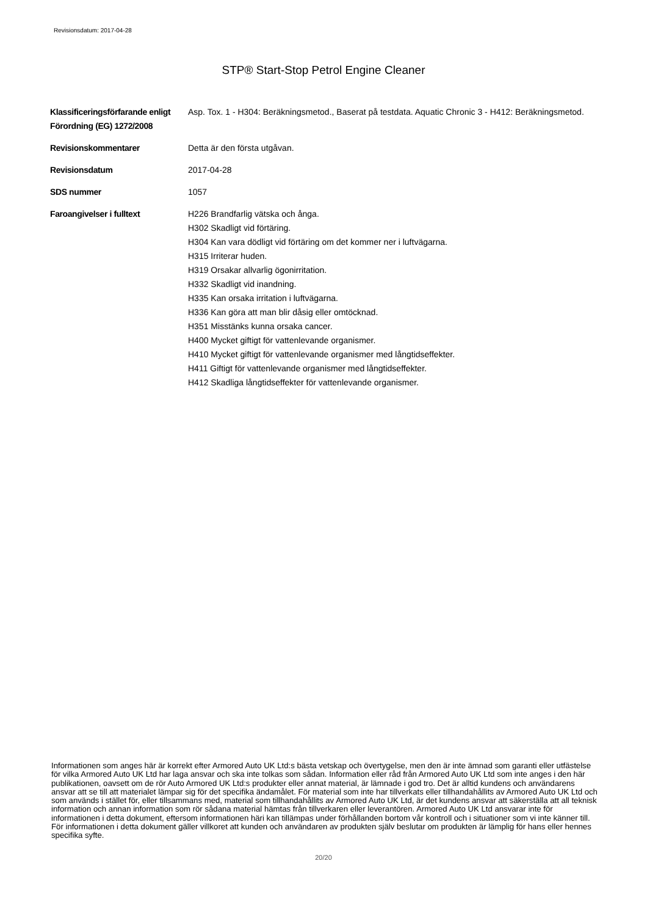Revisionsdatum: 2017-04-28
STP® Start-Stop Petrol Engine Cleaner
| Klassificeringsförfarande enligt Förordning (EG) 1272/2008 | Asp. Tox. 1 - H304: Beräkningsmetod., Baserat på testdata. Aquatic Chronic 3 - H412: Beräkningsmetod. |
| Revisionskommentarer | Detta är den första utgåvan. |
| Revisionsdatum | 2017-04-28 |
| SDS nummer | 1057 |
| Faroangivelser i fulltext | H226 Brandfarlig vätska och ånga. H302 Skadligt vid förtäring. H304 Kan vara dödligt vid förtäring om det kommer ner i luftvägarna. H315 Irriterar huden. H319 Orsakar allvarlig ögonirritation. H332 Skadligt vid inandning. H335 Kan orsaka irritation i luftvägarna. H336 Kan göra att man blir dåsig eller omtöcknad. H351 Misstänks kunna orsaka cancer. H400 Mycket giftigt för vattenlevande organismer. H410 Mycket giftigt för vattenlevande organismer med långtidseffekter. H411 Giftigt för vattenlevande organismer med långtidseffekter. H412 Skadliga långtidseffekter för vattenlevande organismer. |
Informationen som anges här är korrekt efter Armored Auto UK Ltd:s bästa vetskap och övertygelse, men den är inte ämnad som garanti eller utfästelse för vilka Armored Auto UK Ltd har laga ansvar och ska inte tolkas som sådan. Information eller råd från Armored Auto UK Ltd som inte anges i den här publikationen, oavsett om de rör Auto Armored UK Ltd:s produkter eller annat material, är lämnade i god tro. Det är alltid kundens och användarens ansvar att se till att materialet lämpar sig för det specifika ändamålet. För material som inte har tillverkats eller tillhandahållits av Armored Auto UK Ltd och som används i stället för, eller tillsammans med, material som tillhandahållits av Armored Auto UK Ltd, är det kundens ansvar att säkerställa att all teknisk information och annan information som rör sådana material hämtas från tillverkaren eller leverantören. Armored Auto UK Ltd ansvarar inte för informationen i detta dokument, eftersom informationen häri kan tillämpas under förhållanden bortom vår kontroll och i situationer som vi inte känner till. För informationen i detta dokument gäller villkoret att kunden och användaren av produkten själv beslutar om produkten är lämplig för hans eller hennes specifika syfte.
20/20